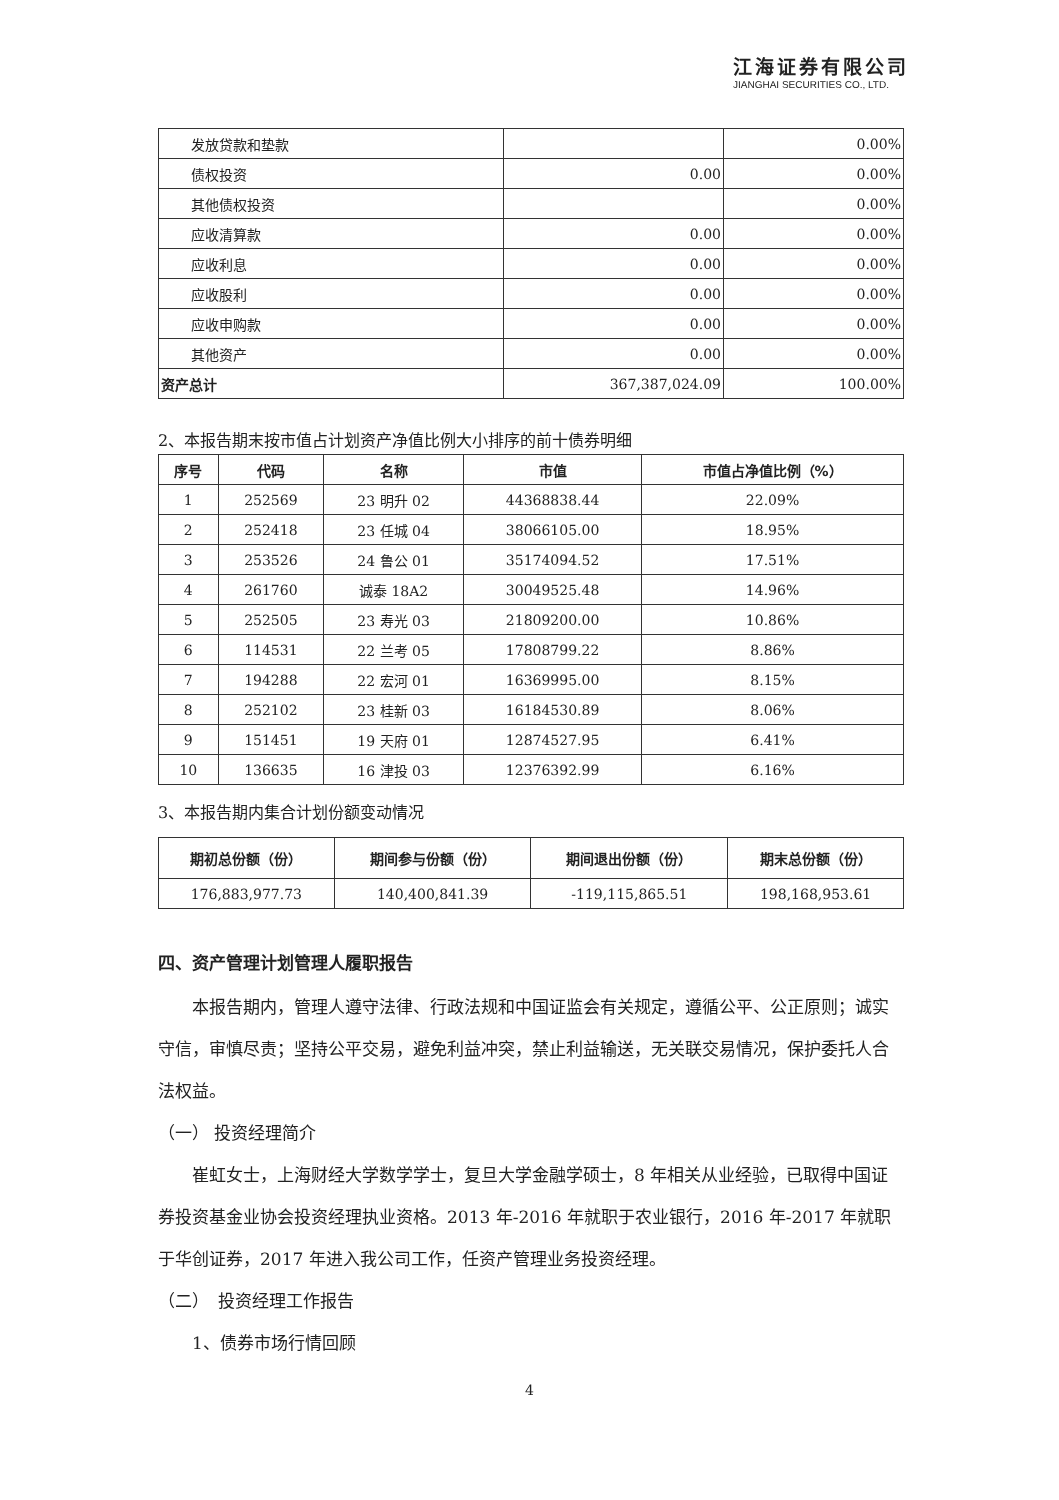江海证券有限公司
JIANGHAI SECURITIES CO., LTD.
| 发放贷款和垫款 | | 0.00% |
| 债权投资 | 0.00 | 0.00% |
| 其他债权投资 | | 0.00% |
| 应收清算款 | 0.00 | 0.00% |
| 应收利息 | 0.00 | 0.00% |
| 应收股利 | 0.00 | 0.00% |
| 应收申购款 | 0.00 | 0.00% |
| 其他资产 | 0.00 | 0.00% |
| 资产总计 | 367,387,024.09 | 100.00% |
2、本报告期末按市值占计划资产净值比例大小排序的前十债券明细
| 序号 | 代码 | 名称 | 市值 | 市值占净值比例（%） |
| --- | --- | --- | --- | --- |
| 1 | 252569 | 23 明升 02 | 44368838.44 | 22.09% |
| 2 | 252418 | 23 任城 04 | 38066105.00 | 18.95% |
| 3 | 253526 | 24 鲁公 01 | 35174094.52 | 17.51% |
| 4 | 261760 | 诚泰 18A2 | 30049525.48 | 14.96% |
| 5 | 252505 | 23 寿光 03 | 21809200.00 | 10.86% |
| 6 | 114531 | 22 兰考 05 | 17808799.22 | 8.86% |
| 7 | 194288 | 22 宏河 01 | 16369995.00 | 8.15% |
| 8 | 252102 | 23 桂新 03 | 16184530.89 | 8.06% |
| 9 | 151451 | 19 天府 01 | 12874527.95 | 6.41% |
| 10 | 136635 | 16 津投 03 | 12376392.99 | 6.16% |
3、本报告期内集合计划份额变动情况
| 期初总份额（份） | 期间参与份额（份） | 期间退出份额（份） | 期末总份额（份） |
| --- | --- | --- | --- |
| 176,883,977.73 | 140,400,841.39 | -119,115,865.51 | 198,168,953.61 |
四、资产管理计划管理人履职报告
本报告期内，管理人遵守法律、行政法规和中国证监会有关规定，遵循公平、公正原则；诚实守信，审慎尽责；坚持公平交易，避免利益冲突，禁止利益输送，无关联交易情况，保护委托人合法权益。
（一） 投资经理简介
崔虹女士，上海财经大学数学学士，复旦大学金融学硕士，8 年相关从业经验，已取得中国证券投资基金业协会投资经理执业资格。2013 年-2016 年就职于农业银行，2016 年-2017 年就职于华创证券，2017 年进入我公司工作，任资产管理业务投资经理。
（二）　投资经理工作报告
1、债券市场行情回顾
4